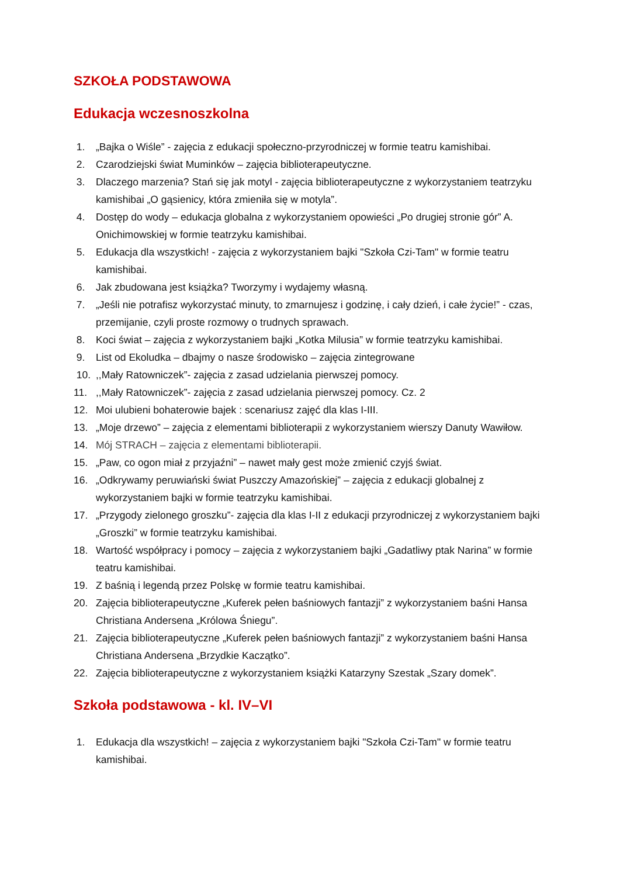SZKOŁA PODSTAWOWA
Edukacja wczesnoszkolna
1. „Bajka o Wiśle” - zajęcia z edukacji społeczno-przyrodniczej w formie teatru kamishibai.
2. Czarodziejski świat Muminków – zajęcia biblioterapeutyczne.
3. Dlaczego marzenia? Stań się jak motyl - zajęcia biblioterapeutyczne z wykorzystaniem teatrzyku kamishibai „O gąsienicy, która zmieniła się w motyla”.
4. Dostęp do wody – edukacja globalna z wykorzystaniem opowieści „Po drugiej stronie gór” A. Onichimowskiej w formie teatrzyku kamishibai.
5. Edukacja dla wszystkich! - zajęcia z wykorzystaniem bajki "Szkoła Czi-Tam" w formie teatru kamishibai.
6. Jak zbudowana jest książka? Tworzymy i wydajemy własną.
7. „Jeśli nie potrafisz wykorzystać minuty, to zmarnujesz i godzinę, i cały dzień, i całe życie!” - czas, przemijanie, czyli proste rozmowy o trudnych sprawach.
8. Koci świat – zajęcia z wykorzystaniem bajki „Kotka Milusia” w formie teatrzyku kamishibai.
9. List od Ekoludka – dbajmy o nasze środowisko – zajęcia zintegrowane
10.,,Mały Ratowniczek”- zajęcia z zasad udzielania pierwszej pomocy.
11.,,Mały Ratowniczek”- zajęcia z zasad udzielania pierwszej pomocy. Cz. 2
12. Moi ulubieni bohaterowie bajek : scenariusz zajęć dla klas I-III.
13. „Moje drzewo” – zajęcia z elementami biblioterapii z wykorzystaniem wierszy Danuty Wawiłow.
14. Mój STRACH – zajęcia z elementami biblioterapii.
15. „Paw, co ogon miał z przyjaźni” – nawet mały gest może zmienić czyjś świat.
16. „Odkrywamy peruwiański świat Puszczy Amazońskiej” – zajęcia z edukacji globalnej z wykorzystaniem bajki w formie teatrzyku kamishibai.
17. „Przygody zielonego groszku”- zajęcia dla klas I-II z edukacji przyrodniczej z wykorzystaniem bajki „Groszki” w formie teatrzyku kamishibai.
18. Wartość współpracy i pomocy – zajęcia z wykorzystaniem bajki „Gadatliwy ptak Narina” w formie teatru kamishibai.
19. Z baśnią i legendą przez Polskę w formie teatru kamishibai.
20. Zajęcia biblioterapeutyczne „Kuferek pełen baśniowych fantazji” z wykorzystaniem baśni Hansa Christiana Andersena „Królowa Śniegu”.
21. Zajęcia biblioterapeutyczne „Kuferek pełen baśniowych fantazji” z wykorzystaniem baśni Hansa Christiana Andersena „Brzydkie Kaczątko”.
22. Zajęcia biblioterapeutyczne z wykorzystaniem książki Katarzyny Szestak „Szary domek”.
Szkoła podstawowa - kl. IV–VI
1. Edukacja dla wszystkich! – zajęcia z wykorzystaniem bajki "Szkoła Czi-Tam" w formie teatru kamishibai.